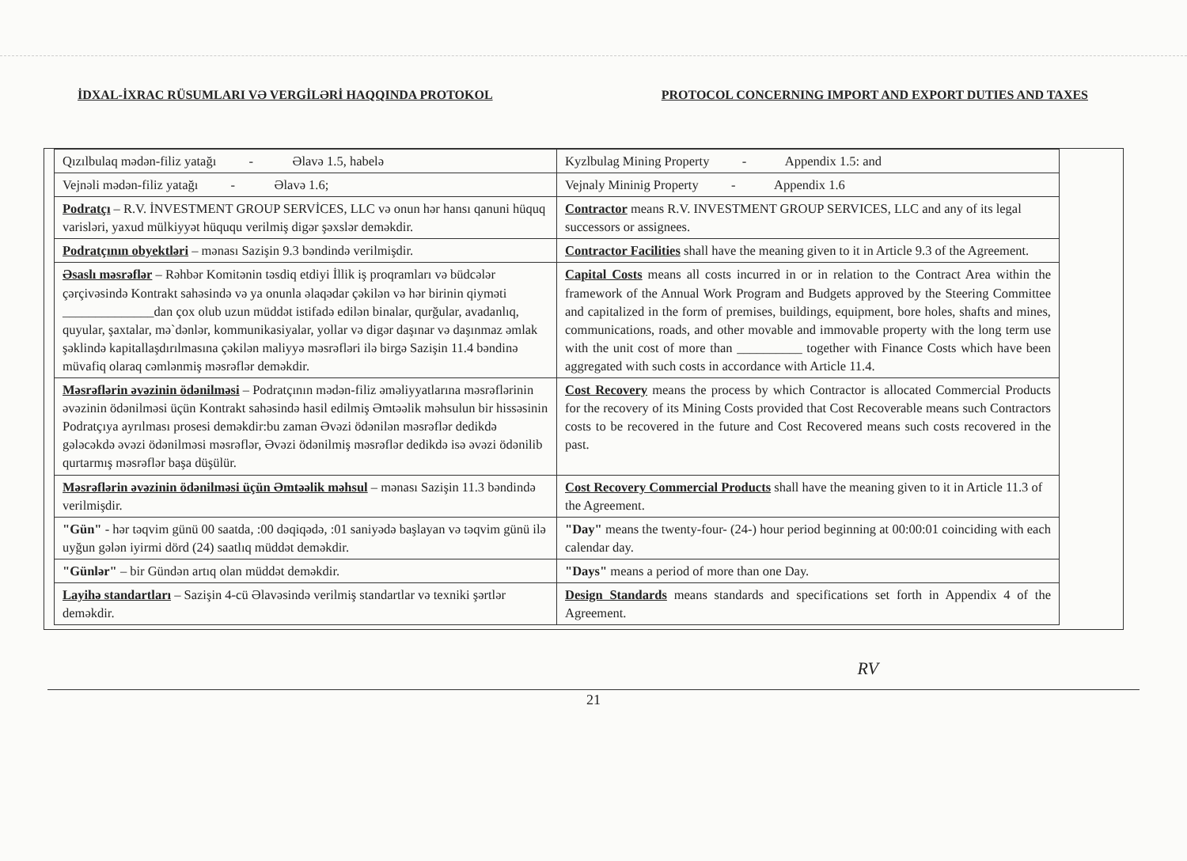İDXAL-İXRAC RÜSUMLARI VƏ VERGİLƏRİ HAQQINDA PROTOKOL PROTOCOL CONCERNING IMPORT AND EXPORT DUTIES AND TAXES
| Qızılbulaq mədən-filiz yatağı - Əlavə 1.5, habelə | Kyzlbulag Mining Property - Appendix 1.5: and |
| Vejnəli mədən-filiz yatağı - Əlavə 1.6; | Vejnaly Mininig Property - Appendix 1.6 |
| Podratçı – R.V. İNVESTMENT GROUP SERVİCES, LLC və onun hər hansı qanuni hüquq varisləri, yaxud mülkiyyət hüququ verilmiş digər şəxslər deməkdir. | Contractor means R.V. INVESTMENT GROUP SERVICES, LLC and any of its legal successors or assignees. |
| Podratçının obyektləri – mənası Sazişin 9.3 bəndində verilmişdir. | Contractor Facilities shall have the meaning given to it in Article 9.3 of the Agreement. |
| Əsaslı məsrəflər – Rəhbər Komitənin təsdiq etdiyi İllik iş proqramları və büdcələr çərçivəsində Kontrakt sahəsində və ya onunla əlaqədar çəkilən və hər birinin qiyməti ______________dan çox olub uzun müddət istifadə edilən binalar, qurğular, avadanlıq, quyular, şaxtalar, mə`dənlər, kommunikasiyalar, yollar və digər daşınar və daşınmaz əmlak şəklində kapitallaşdırılmasına çəkilən maliyyə məsrəfləri ilə birgə Sazişin 11.4 bəndinə müvafiq olaraq cəmlənmiş məsrəflər deməkdir. | Capital Costs means all costs incurred in or in relation to the Contract Area within the framework of the Annual Work Program and Budgets approved by the Steering Committee and capitalized in the form of premises, buildings, equipment, bore holes, shafts and mines, communications, roads, and other movable and immovable property with the long term use with the unit cost of more than __________ together with Finance Costs which have been aggregated with such costs in accordance with Article 11.4. |
| Məsrəflərin əvəzinin ödənilməsi – Podratçının mədən-filiz əməliyyatlarına məsrəflərinin əvəzinin ödənilməsi üçün Kontrakt sahəsində hasil edilmiş Əmtəəlik məhsulun bir hissəsinin Podratçıya ayrılması prosesi deməkdir:bu zaman Əvəzi ödənilən məsrəflər dedikdə gələcəkdə əvəzi ödənilməsi məsrəflər, Əvəzi ödənilmiş məsrəflər dedikdə isə əvəzi ödənilib qurtarmış məsrəflər başa düşülür. | Cost Recovery means the process by which Contractor is allocated Commercial Products for the recovery of its Mining Costs provided that Cost Recoverable means such Contractors costs to be recovered in the future and Cost Recovered means such costs recovered in the past. |
| Məsrəflərin əvəzinin ödənilməsi üçün Əmtəəlik məhsul – mənası Sazişin 11.3 bəndində verilmişdir. | Cost Recovery Commercial Products shall have the meaning given to it in Article 11.3 of the Agreement. |
| "Gün" - hər təqvim günü 00 saatda, :00 dəqiqədə, :01 saniyədə başlayan və təqvim günü ilə uyğun gələn iyirmi dörd (24) saatlıq müddət deməkdir. | "Day" means the twenty-four- (24-) hour period beginning at 00:00:01 coinciding with each calendar day. |
| "Günlər" – bir Gündən artıq olan müddət deməkdir. | "Days" means a period of more than one Day. |
| Layihə standartları – Sazişin 4-cü Əlavəsində verilmiş standartlar və texniki şərtlər deməkdir. | Design Standards means standards and specifications set forth in Appendix 4 of the Agreement. |
RV
21